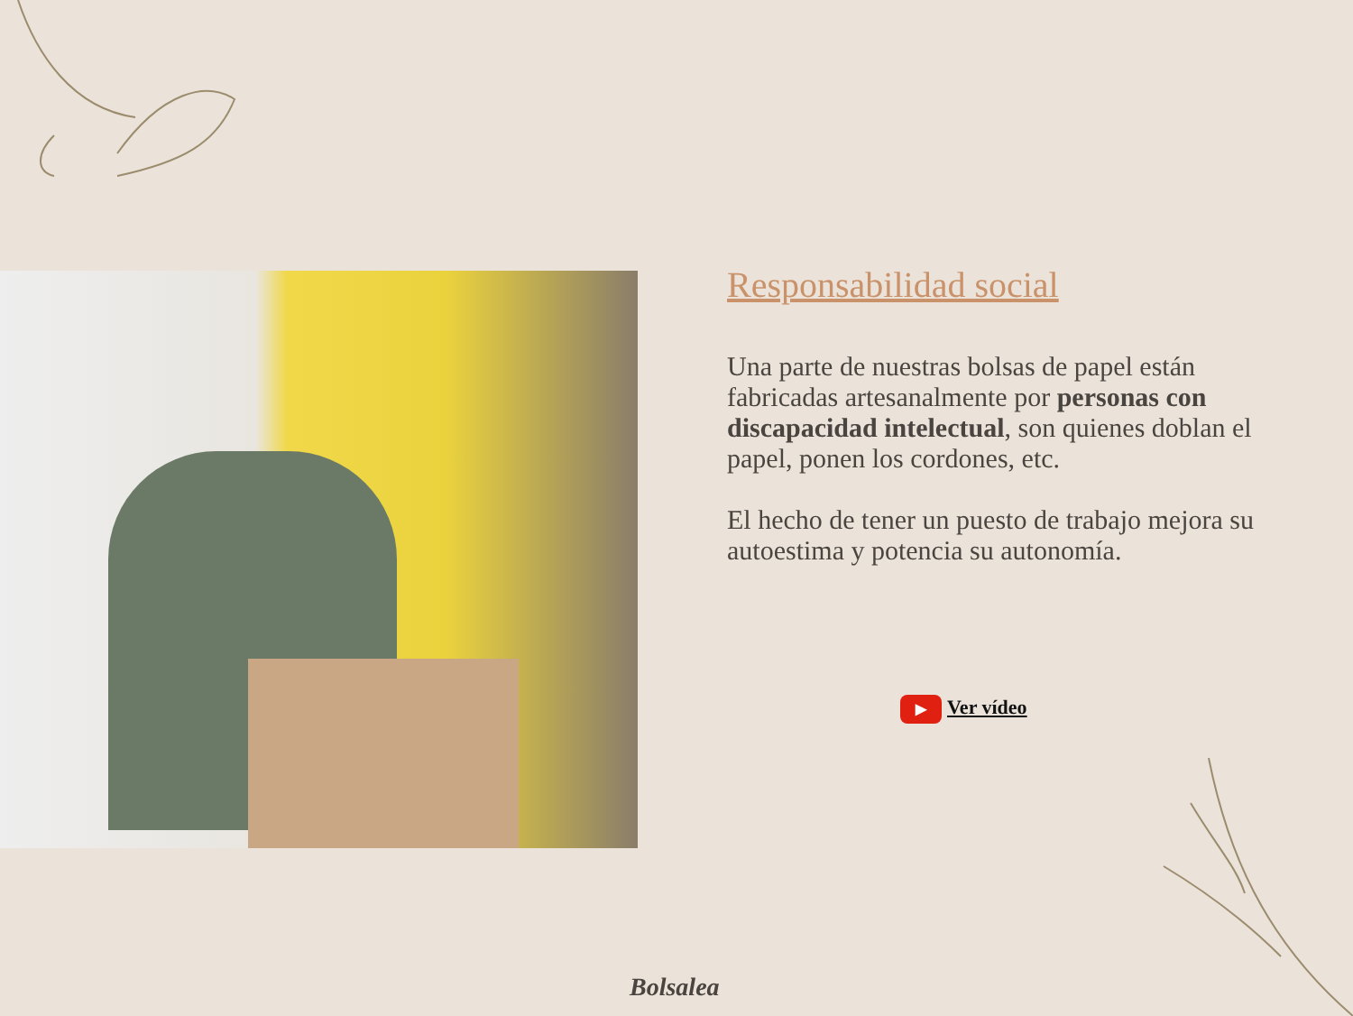Responsabilidad social
Una parte de nuestras bolsas de papel están fabricadas artesanalmente por personas con discapacidad intelectual, son quienes doblan el papel, ponen los cordones, etc.
El hecho de tener un puesto de trabajo mejora su autoestima y potencia su autonomía.
▶ Ver vídeo
Bolsalea